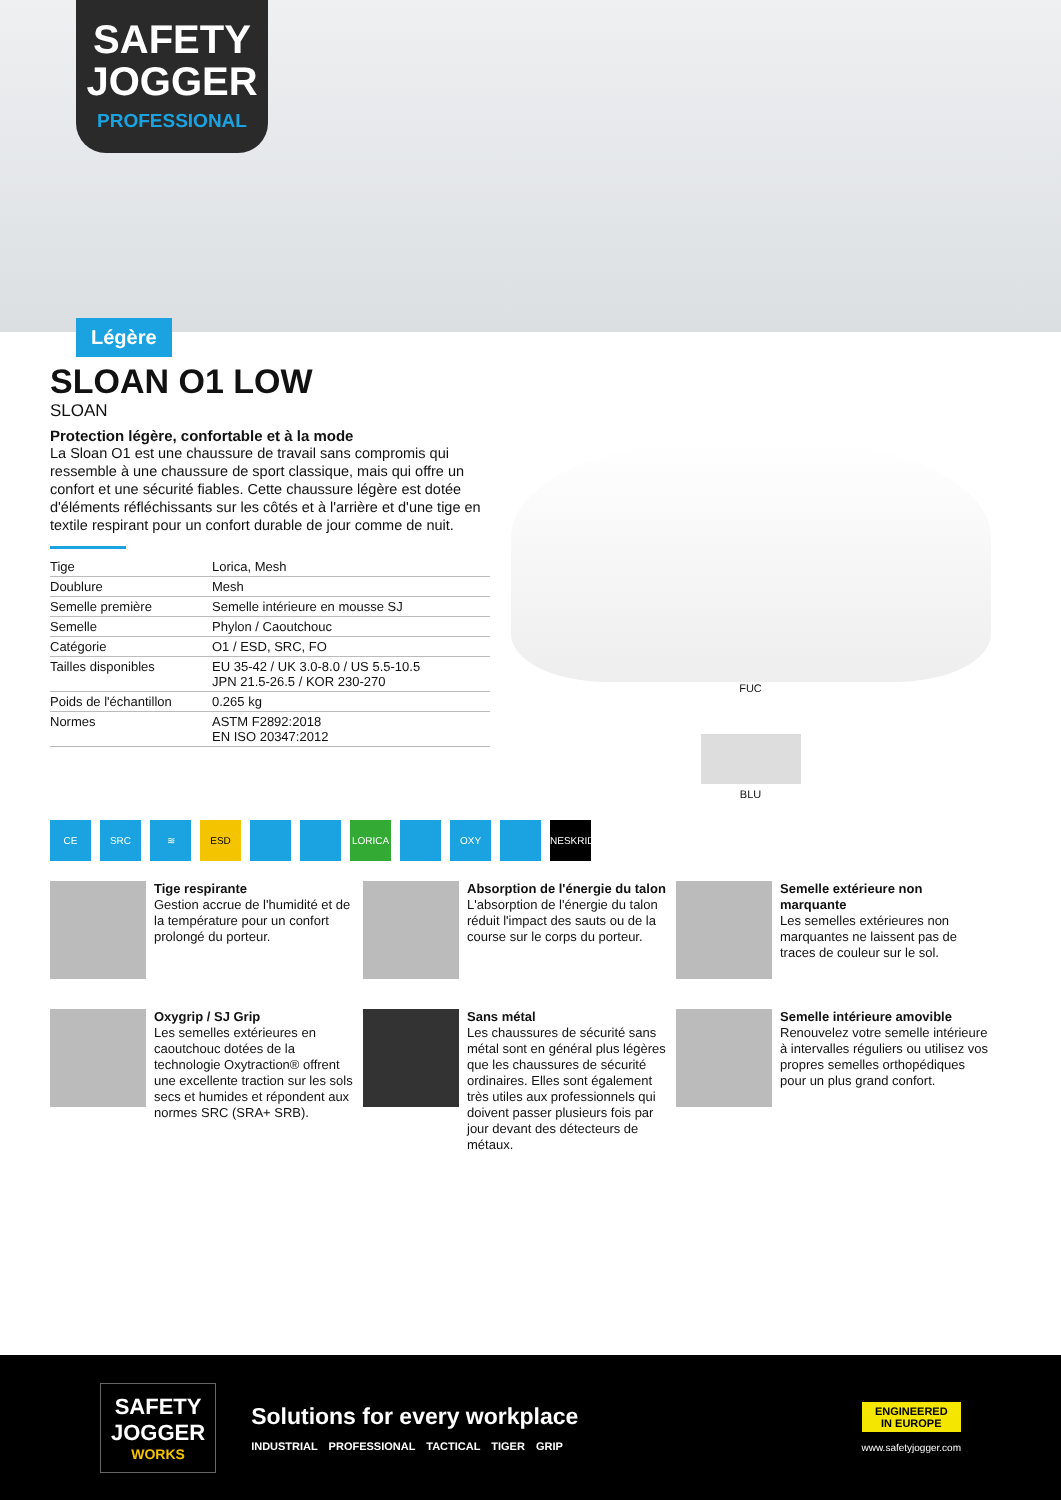SAFETY
JOGGER
PROFESSIONAL
Légère
SLOAN O1 LOW
SLOAN
Protection légère, confortable et à la mode
La Sloan O1 est une chaussure de travail sans compromis qui ressemble à une chaussure de sport classique, mais qui offre un confort et une sécurité fiables. Cette chaussure légère est dotée d'éléments réfléchissants sur les côtés et à l'arrière et d'une tige en textile respirant pour un confort durable de jour comme de nuit.
| Tige | Lorica, Mesh |
| Doublure | Mesh |
| Semelle première | Semelle intérieure en mousse SJ |
| Semelle | Phylon / Caoutchouc |
| Catégorie | O1 / ESD, SRC, FO |
| Tailles disponibles | EU 35-42 / UK 3.0-8.0 / US 5.5-10.5 JPN 21.5-26.5 / KOR 230-270 |
| Poids de l'échantillon | 0.265 kg |
| Normes | ASTM F2892:2018 EN ISO 20347:2012 |
FUC
BLU
CE SRC ≋ ESD LORICA OXY NESKRID
Tige respirante
Gestion accrue de l'humidité et de la température pour un confort prolongé du porteur.
Absorption de l'énergie du talon
L'absorption de l'énergie du talon réduit l'impact des sauts ou de la course sur le corps du porteur.
Semelle extérieure non marquante
Les semelles extérieures non marquantes ne laissent pas de traces de couleur sur le sol.
Oxygrip / SJ Grip
Les semelles extérieures en caoutchouc dotées de la technologie Oxytraction® offrent une excellente traction sur les sols secs et humides et répondent aux normes SRC (SRA+ SRB).
Sans métal
Les chaussures de sécurité sans métal sont en général plus légères que les chaussures de sécurité ordinaires. Elles sont également très utiles aux professionnels qui doivent passer plusieurs fois par jour devant des détecteurs de métaux.
Semelle intérieure amovible
Renouvelez votre semelle intérieure à intervalles réguliers ou utilisez vos propres semelles orthopédiques pour un plus grand confort.
SAFETY
JOGGER
WORKS
Solutions for every workplace
INDUSTRIAL PROFESSIONAL TACTICAL TIGER GRIP
ENGINEERED
IN EUROPE
www.safetyjogger.com